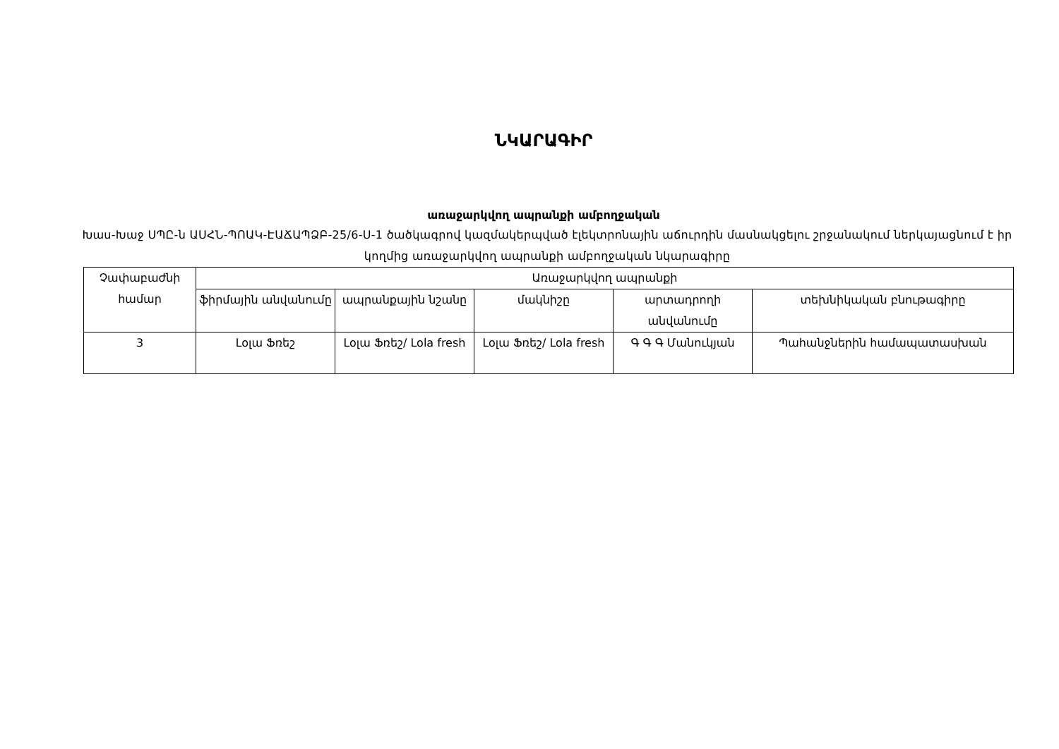ՆԿԱՐԱԳԻՐ
առաջարկվող ապրանքի ամբողջական
Խաս-Խաջ ՍՊԸ-ն ԱՍՀՆ-ՊՈԱԿ-ԷԱՃԱՊՁԲ-25/6-Ս-1 ծածկագրով կազմակերպված էլեկտրոնային աճուրդին մասնակցելու շրջանակում ներկայացնում է իր կողմից առաջարկվող ապրանքի ամբողջական նկարագիրը
| Չափաբաժնի համար | Առաջարկվող ապրանքի | | | | |
| --- | --- | --- | --- | --- | --- |
| | ֆիրմային անվանումը | ապրանքային նշանը | մակնիշը | արտադրողի անվանումը | տեխնիկական բնութագիրը |
| 3 | Լօլա Ֆռեշ | Լօլա Ֆռեշ/ Lola fresh | Լօլա Ֆռեշ/ Lola fresh | Գ Գ Գ Մանուկյան | Պահանջներին համապատասխան |